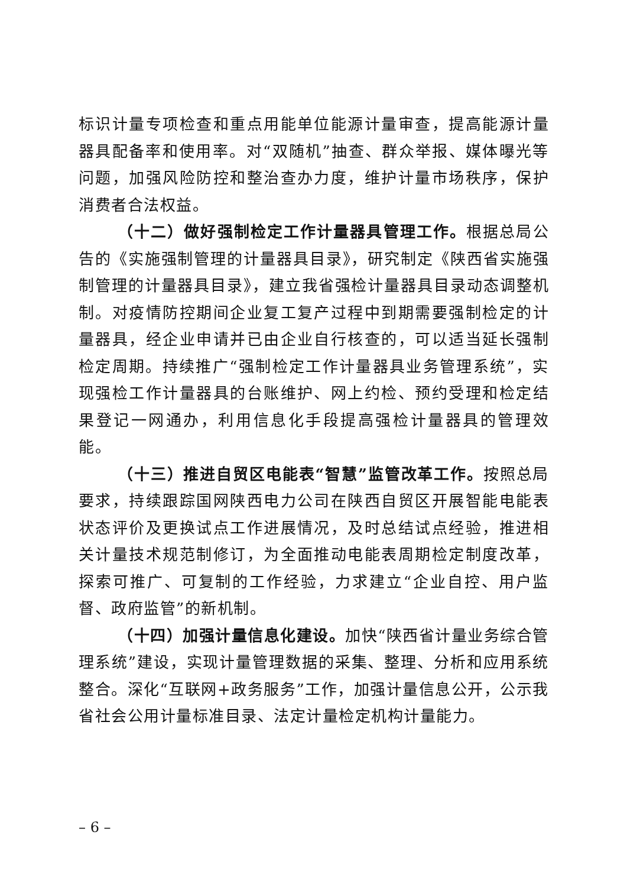标识计量专项检查和重点用能单位能源计量审查，提高能源计量器具配备率和使用率。对“双随机”抽查、群众举报、媒体曝光等问题，加强风险防控和整治查办力度，维护计量市场秩序，保护消费者合法权益。
（十二）做好强制检定工作计量器具管理工作。根据总局公告的《实施强制管理的计量器具目录》，研究制定《陕西省实施强制管理的计量器具目录》，建立我省强检计量器具目录动态调整机制。对疫情防控期间企业复工复产过程中到期需要强制检定的计量器具，经企业申请并已由企业自行核查的，可以适当延长强制检定周期。持续推广“强制检定工作计量器具业务管理系统”，实现强检工作计量器具的台账维护、网上约检、预约受理和检定结果登记一网通办，利用信息化手段提高强检计量器具的管理效能。
（十三）推进自贸区电能表“智慧”监管改革工作。按照总局要求，持续跟踪国网陕西电力公司在陕西自贸区开展智能电能表状态评价及更换试点工作进展情况，及时总结试点经验，推进相关计量技术规范制修订，为全面推动电能表周期检定制度改革，探索可推广、可复制的工作经验，力求建立“企业自控、用户监督、政府监管”的新机制。
（十四）加强计量信息化建设。加快“陕西省计量业务综合管理系统”建设，实现计量管理数据的采集、整理、分析和应用系统整合。深化“互联网+政务服务”工作，加强计量信息公开，公示我省社会公用计量标准目录、法定计量检定机构计量能力。
– 6 –